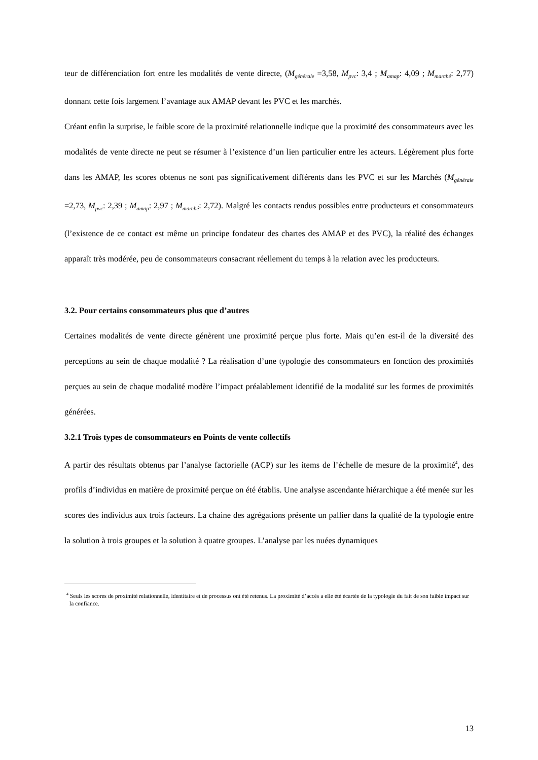teur de différenciation fort entre les modalités de vente directe, (M<sub>générale</sub> =3,58, M<sub>pvc</sub>: 3,4 ; M<sub>amap</sub>: 4,09 ; M<sub>marché</sub>: 2,77) donnant cette fois largement l’avantage aux AMAP devant les PVC et les marchés.
Créant enfin la surprise, le faible score de la proximité relationnelle indique que la proximité des consommateurs avec les modalités de vente directe ne peut se résumer à l’existence d’un lien particulier entre les acteurs. Légèrement plus forte dans les AMAP, les scores obtenus ne sont pas significativement différents dans les PVC et sur les Marchés (M<sub>générale</sub> =2,73, M<sub>pvc</sub>: 2,39 ; M<sub>amap</sub>: 2,97 ; M<sub>marché</sub>: 2,72). Malgré les contacts rendus possibles entre producteurs et consommateurs (l’existence de ce contact est même un principe fondateur des chartes des AMAP et des PVC), la réalité des échanges apparaît très modérée, peu de consommateurs consacrant réellement du temps à la relation avec les producteurs.
3.2. Pour certains consommateurs plus que d’autres
Certaines modalités de vente directe génèrent une proximité perçue plus forte. Mais qu’en est-il de la diversité des perceptions au sein de chaque modalité ? La réalisation d’une typologie des consommateurs en fonction des proximités perçues au sein de chaque modalité modère l’impact préalablement identifié de la modalité sur les formes de proximités générées.
3.2.1 Trois types de consommateurs en Points de vente collectifs
A partir des résultats obtenus par l’analyse factorielle (ACP) sur les items de l’échelle de mesure de la proximité<sup>4</sup>, des profils d’individus en matière de proximité perçue on été établis. Une analyse ascendante hiérarchique a été menée sur les scores des individus aux trois facteurs. La chaine des agrégations présente un pallier dans la qualité de la typologie entre la solution à trois groupes et la solution à quatre groupes. L’analyse par les nuées dynamiques
<sup>4</sup> Seuls les scores de proximité relationnelle, identitaire et de processus ont été retenus. La proximité d’accès a elle été écartée de la typologie du fait de son faible impact sur la confiance.
13